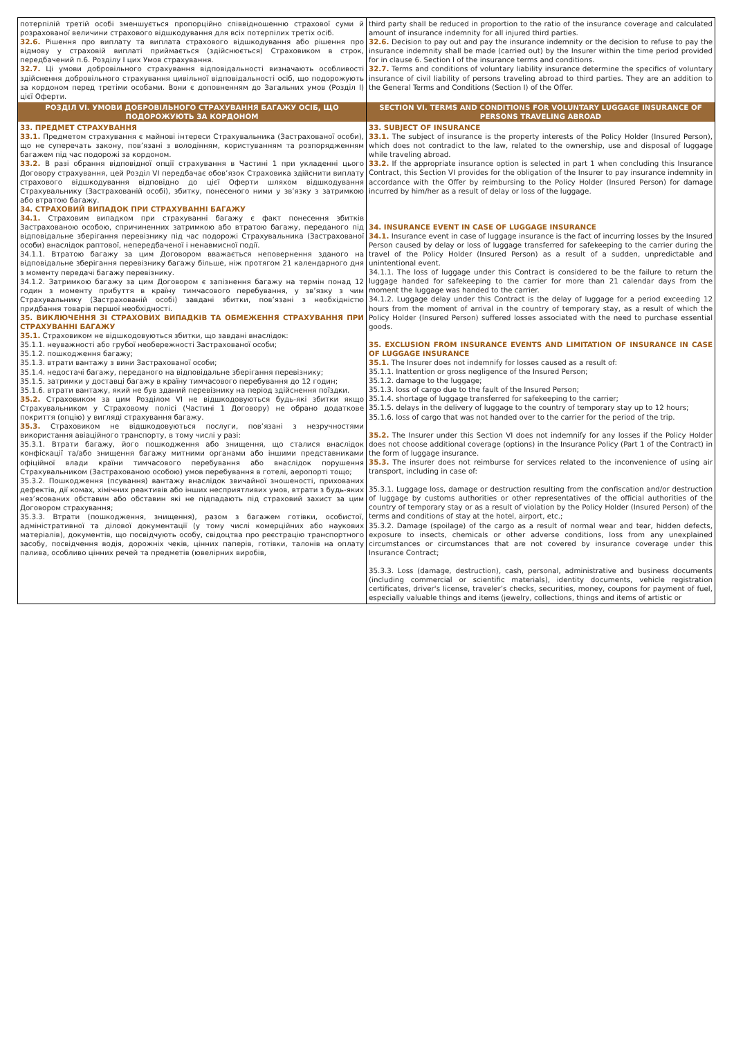| потерпілій третій особі зменшується пропорційно співвідношенню страхової суми й розрахованої величини страхового відшкодування для всіх потерпілих третіх осіб. 32.6. Рішення про виплату та виплата страхового відшкодування або рішення про відмову у страховій виплаті приймається (здійснюється) Страховиком в строк, передбачений п.6. Розділу І цих Умов страхування. 32.7. Ці умови добровільного страхування відповідальності визначають особливості здійснення добровільного страхування цивільної відповідальності осіб, що подорожують за кордоном перед третіми особами. Вони є доповненням до Загальних умов (Розділ І) цієї Оферти. РОЗДІЛ VI. УМОВИ ДОБРОВІЛЬНОГО СТРАХУВАННЯ БАГАЖУ ОСІБ, ЩО ПОДОРОЖУЮТЬ ЗА КОРДОНОМ 33. ПРЕДМЕТ СТРАХУВАННЯ 33.1. Предметом страхування є майнові інтереси Страхувальника (Застрахованої особи), що не суперечать закону, пов’язані з володінням, користуванням та розпорядженням багажем під час подорожі за кордоном. 33.2. В разі обрання відповідної опції страхування в Частині 1 при укладенні цього Договору страхування, цей Розділ VI передбачає обов’язок Страховика здійснити виплату страхового відшкодування відповідно до цієї Оферти шляхом відшкодування Страхувальнику (Застрахованій особі), збитку, понесеного ними у зв’язку з затримкою або втратою багажу. 34. СТРАХОВИЙ ВИПАДОК ПРИ СТРАХУВАННІ БАГАЖУ 34.1. Страховим випадком при страхуванні багажу є факт понесення збитків Застрахованою особою, спричиненних затримкою або втратою багажу, переданого під відповідальне зберігання перевізнику під час подорожі Страхувальника (Застрахованої особи) внаслідок раптової, непередбаченої і ненавмисної події. 34.1.1. Втратою багажу за цим Договором вважається неповернення зданого на відповідальне зберігання перевізнику багажу більше, ніж протягом 21 календарного дня з моменту передачі багажу перевізнику. 34.1.2. Затримкою багажу за цим Договором є запізнення багажу на термін понад 12 годин з моменту прибуття в країну тимчасового перебування, у зв’язку з чим Страхувальнику (Застрахованій особі) завдані збитки, пов’язані з необхідністю придбання товарів першої необхідності. 35. ВИКЛЮЧЕННЯ ЗІ СТРАХОВИХ ВИПАДКІВ ТА ОБМЕЖЕННЯ СТРАХУВАННЯ ПРИ СТРАХУВАННІ БАГАЖУ 35.1. Страховиком не відшкодовуються збитки, що завдані внаслідок: 35.1.1. неуважності або грубої необережності Застрахованої особи; 35.1.2. пошкодження багажу; 35.1.3. втрати вантажу з вини Застрахованої особи; 35.1.4. недостачі багажу, переданого на відповідальне зберігання перевізнику; 35.1.5. затримки у доставці багажу в країну тимчасового перебування до 12 годин; 35.1.6. втрати вантажу, який не був зданий перевізнику на період здійснення поїздки. 35.2. Страховиком за цим Розділом VI не відшкодовуються будь-які збитки якщо Страхувальником у Страховому полісі (Частині 1 Договору) не обрано додаткове покриття (опцію) у вигляді страхування багажу. 35.3. Страховиком не відшкодовуються послуги, пов’язані з незручностями використання авіаційного транспорту, в тому числі у разі: 35.3.1. Втрати багажу, його пошкодження або знищення, що сталися внаслідок конфіскації та/або знищення багажу митними органами або іншими представниками офіційної влади країни тимчасового перебування або внаслідок порушення Страхувальником (Застрахованою особою) умов перебування в готелі, аеропорті тощо; 35.3.2. Пошкодження (псування) вантажу внаслідок звичайної зношеності, прихованих дефектів, дії комах, хімічних реактивів або інших несприятливих умов, втрати з будь-яких нез’ясованих обставин або обставин які не підпадають під страховий захист за цим Договором страхування; 35.3.3. Втрати (пошкодження, знищення), разом з багажем готівки, особистої, адміністративної та ділової документації (у тому числі комерційних або наукових матеріалів), документів, що посвідчують особу, свідоцтва про реєстрацію транспортного засобу, посвідчення водія, дорожніх чеків, цінних паперів, готівки, талонів на оплату палива, особливо цінних речей та предметів (ювелірних виробів, | third party shall be reduced in proportion to the ratio of the insurance coverage and calculated amount of insurance indemnity for all injured third parties. 32.6. Decision to pay out and pay the insurance indemnity or the decision to refuse to pay the insurance indemnity shall be made (carried out) by the Insurer within the time period provided for in clause 6. Section I of the insurance terms and conditions. 32.7. Terms and conditions of voluntary liability insurance determine the specifics of voluntary insurance of civil liability of persons traveling abroad to third parties. They are an addition to the General Terms and Conditions (Section I) of the Offer. SECTION VI. TERMS AND CONDITIONS FOR VOLUNTARY LUGGAGE INSURANCE OF PERSONS TRAVELING ABROAD 33. SUBJECT OF INSURANCE 33.1. The subject of insurance is the property interests of the Policy Holder (Insured Person), which does not contradict to the law, related to the ownership, use and disposal of luggage while traveling abroad. 33.2. If the appropriate insurance option is selected in part 1 when concluding this Insurance Contract, this Section VI provides for the obligation of the Insurer to pay insurance indemnity in accordance with the Offer by reimbursing to the Policy Holder (Insured Person) for damage incurred by him/her as a result of delay or loss of the luggage. 34. INSURANCE EVENT IN CASE OF LUGGAGE INSURANCE 34.1. Insurance event in case of luggage insurance is the fact of incurring losses by the Insured Person caused by delay or loss of luggage transferred for safekeeping to the carrier during the travel of the Policy Holder (Insured Person) as a result of a sudden, unpredictable and unintentional event. 34.1.1. The loss of luggage under this Contract is considered to be the failure to return the luggage handed for safekeeping to the carrier for more than 21 calendar days from the moment the luggage was handed to the carrier. 34.1.2. Luggage delay under this Contract is the delay of luggage for a period exceeding 12 hours from the moment of arrival in the country of temporary stay, as a result of which the Policy Holder (Insured Person) suffered losses associated with the need to purchase essential goods. 35. EXCLUSION FROM INSURANCE EVENTS AND LIMITATION OF INSURANCE IN CASE OF LUGGAGE INSURANCE 35.1. The Insurer does not indemnify for losses caused as a result of: 35.1.1. Inattention or gross negligence of the Insured Person; 35.1.2. damage to the luggage; 35.1.3. loss of cargo due to the fault of the Insured Person; 35.1.4. shortage of luggage transferred for safekeeping to the carrier; 35.1.5. delays in the delivery of luggage to the country of temporary stay up to 12 hours; 35.1.6. loss of cargo that was not handed over to the carrier for the period of the trip. 35.2. The Insurer under this Section VI does not indemnify for any losses if the Policy Holder does not choose additional coverage (options) in the Insurance Policy (Part 1 of the Contract) in the form of luggage insurance. 35.3. The insurer does not reimburse for services related to the inconvenience of using air transport, including in case of: 35.3.1. Luggage loss, damage or destruction resulting from the confiscation and/or destruction of luggage by customs authorities or other representatives of the official authorities of the country of temporary stay or as a result of violation by the Policy Holder (Insured Person) of the terms and conditions of stay at the hotel, airport, etc.; 35.3.2. Damage (spoilage) of the cargo as a result of normal wear and tear, hidden defects, exposure to insects, chemicals or other adverse conditions, loss from any unexplained circumstances or circumstances that are not covered by insurance coverage under this Insurance Contract; 35.3.3. Loss (damage, destruction), cash, personal, administrative and business documents (including commercial or scientific materials), identity documents, vehicle registration certificates, driver's license, traveler’s checks, securities, money, coupons for payment of fuel, especially valuable things and items (jewelry, collections, things and items of artistic or |